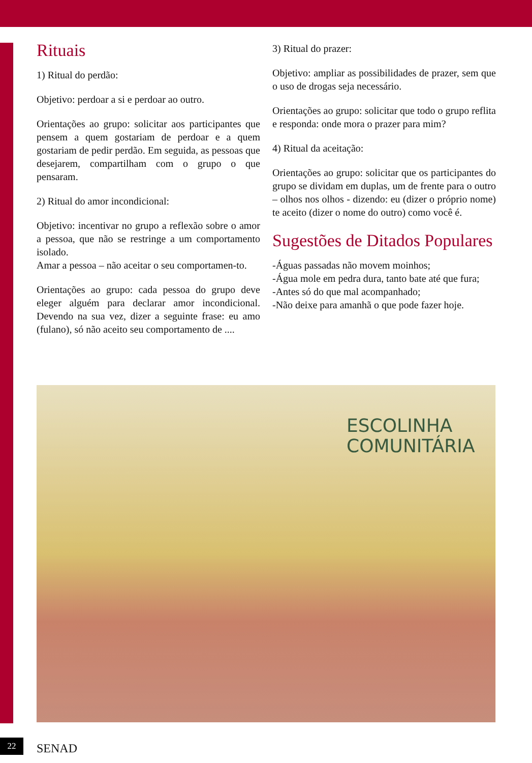Rituais
1) Ritual do perdão:
Objetivo: perdoar a si e perdoar ao outro.
Orientações ao grupo: solicitar aos participantes que pensem a quem gostariam de perdoar e a quem gostariam de pedir perdão. Em seguida, as pessoas que desejarem, compartilham com o grupo o que pensaram.
2) Ritual do amor incondicional:
Objetivo: incentivar no grupo a reflexão sobre o amor a pessoa, que não se restringe a um comportamento isolado.
Amar a pessoa – não aceitar o seu comportamen-to.
Orientações ao grupo: cada pessoa do grupo deve eleger alguém para declarar amor incondicional. Devendo na sua vez, dizer a seguinte frase: eu amo (fulano), só não aceito seu comportamento de ....
3) Ritual do prazer:
Objetivo: ampliar as possibilidades de prazer, sem que o uso de drogas seja necessário.
Orientações ao grupo: solicitar que todo o grupo reflita e responda: onde mora o prazer para mim?
4) Ritual da aceitação:
Orientações ao grupo: solicitar que os participantes do grupo se dividam em duplas, um de frente para o outro – olhos nos olhos - dizendo: eu (dizer o próprio nome) te aceito (dizer o nome do outro) como você é.
Sugestões de Ditados Populares
-Águas passadas não movem moinhos;
-Água mole em pedra dura, tanto bate até que fura;
-Antes só do que mal acompanhado;
-Não deixe para amanhã o que pode fazer hoje.
ESCOLINHA
COMUNITÁRIA
22 SENAD